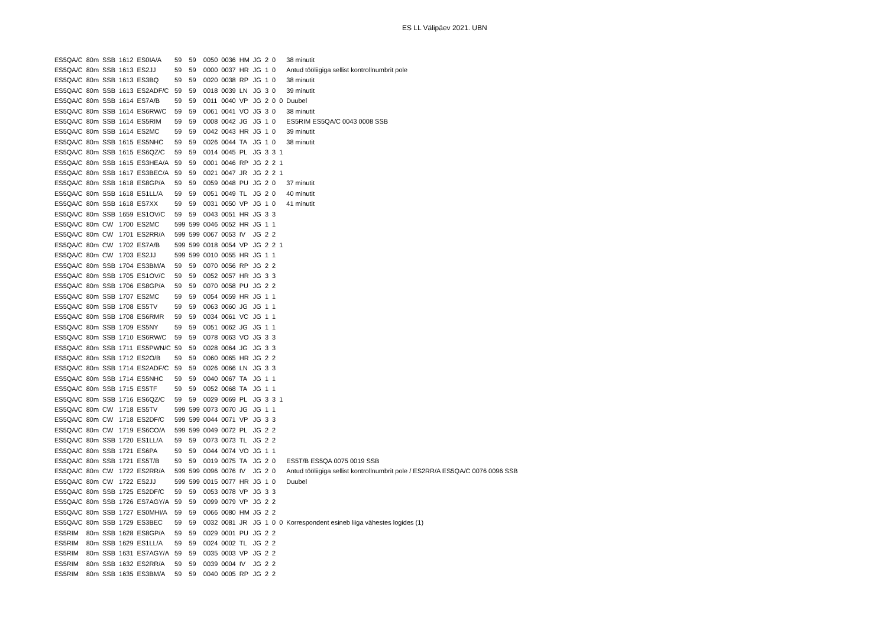ES LL Välipäev 2021. UBN
| ES5QA/C | 80m | SSB | 1612 | ES0IA/A | 59 | 59 | 0050 | 0036 | HM | JG | 2 | 0 | | 38 minutit |
| ES5QA/C | 80m | SSB | 1613 | ES2JJ | 59 | 59 | 0000 | 0037 | HR | JG | 1 | 0 | | Antud tööliigiga sellist kontrollnumbrit pole |
| ES5QA/C | 80m | SSB | 1613 | ES3BQ | 59 | 59 | 0020 | 0038 | RP | JG | 1 | 0 | | 38 minutit |
| ES5QA/C | 80m | SSB | 1613 | ES2ADF/C | 59 | 59 | 0018 | 0039 | LN | JG | 3 | 0 | | 39 minutit |
| ES5QA/C | 80m | SSB | 1614 | ES7A/B | 59 | 59 | 0011 | 0040 | VP | JG | 2 | 0 | 0 | Duubel |
| ES5QA/C | 80m | SSB | 1614 | ES6RW/C | 59 | 59 | 0061 | 0041 | VO | JG | 3 | 0 | | 38 minutit |
| ES5QA/C | 80m | SSB | 1614 | ES5RIM | 59 | 59 | 0008 | 0042 | JG | JG | 1 | 0 | | ES5RIM ES5QA/C 0043 0008 SSB |
| ES5QA/C | 80m | SSB | 1614 | ES2MC | 59 | 59 | 0042 | 0043 | HR | JG | 1 | 0 | | 39 minutit |
| ES5QA/C | 80m | SSB | 1615 | ES5NHC | 59 | 59 | 0026 | 0044 | TA | JG | 1 | 0 | | 38 minutit |
| ES5QA/C | 80m | SSB | 1615 | ES6QZ/C | 59 | 59 | 0014 | 0045 | PL | JG | 3 | 3 | 1 | |
| ES5QA/C | 80m | SSB | 1615 | ES3HEA/A | 59 | 59 | 0001 | 0046 | RP | JG | 2 | 2 | 1 | |
| ES5QA/C | 80m | SSB | 1617 | ES3BEC/A | 59 | 59 | 0021 | 0047 | JR | JG | 2 | 2 | 1 | |
| ES5QA/C | 80m | SSB | 1618 | ES8GP/A | 59 | 59 | 0059 | 0048 | PU | JG | 2 | 0 | | 37 minutit |
| ES5QA/C | 80m | SSB | 1618 | ES1LL/A | 59 | 59 | 0051 | 0049 | TL | JG | 2 | 0 | | 40 minutit |
| ES5QA/C | 80m | SSB | 1618 | ES7XX | 59 | 59 | 0031 | 0050 | VP | JG | 1 | 0 | | 41 minutit |
| ES5QA/C | 80m | SSB | 1659 | ES1OV/C | 59 | 59 | 0043 | 0051 | HR | JG | 3 | 3 | | |
| ES5QA/C | 80m | CW | 1700 | ES2MC | 599 | 599 | 0046 | 0052 | HR | JG | 1 | 1 | | |
| ES5QA/C | 80m | CW | 1701 | ES2RR/A | 599 | 599 | 0067 | 0053 | IV | JG | 2 | 2 | | |
| ES5QA/C | 80m | CW | 1702 | ES7A/B | 599 | 599 | 0018 | 0054 | VP | JG | 2 | 2 | 1 | |
| ES5QA/C | 80m | CW | 1703 | ES2JJ | 599 | 599 | 0010 | 0055 | HR | JG | 1 | 1 | | |
| ES5QA/C | 80m | SSB | 1704 | ES3BM/A | 59 | 59 | 0070 | 0056 | RP | JG | 2 | 2 | | |
| ES5QA/C | 80m | SSB | 1705 | ES1OV/C | 59 | 59 | 0052 | 0057 | HR | JG | 3 | 3 | | |
| ES5QA/C | 80m | SSB | 1706 | ES8GP/A | 59 | 59 | 0070 | 0058 | PU | JG | 2 | 2 | | |
| ES5QA/C | 80m | SSB | 1707 | ES2MC | 59 | 59 | 0054 | 0059 | HR | JG | 1 | 1 | | |
| ES5QA/C | 80m | SSB | 1708 | ES5TV | 59 | 59 | 0063 | 0060 | JG | JG | 1 | 1 | | |
| ES5QA/C | 80m | SSB | 1708 | ES6RMR | 59 | 59 | 0034 | 0061 | VC | JG | 1 | 1 | | |
| ES5QA/C | 80m | SSB | 1709 | ES5NY | 59 | 59 | 0051 | 0062 | JG | JG | 1 | 1 | | |
| ES5QA/C | 80m | SSB | 1710 | ES6RW/C | 59 | 59 | 0078 | 0063 | VO | JG | 3 | 3 | | |
| ES5QA/C | 80m | SSB | 1711 | ES5PWN/C | 59 | 59 | 0028 | 0064 | JG | JG | 3 | 3 | | |
| ES5QA/C | 80m | SSB | 1712 | ES2O/B | 59 | 59 | 0060 | 0065 | HR | JG | 2 | 2 | | |
| ES5QA/C | 80m | SSB | 1714 | ES2ADF/C | 59 | 59 | 0026 | 0066 | LN | JG | 3 | 3 | | |
| ES5QA/C | 80m | SSB | 1714 | ES5NHC | 59 | 59 | 0040 | 0067 | TA | JG | 1 | 1 | | |
| ES5QA/C | 80m | SSB | 1715 | ES5TF | 59 | 59 | 0052 | 0068 | TA | JG | 1 | 1 | | |
| ES5QA/C | 80m | SSB | 1716 | ES6QZ/C | 59 | 59 | 0029 | 0069 | PL | JG | 3 | 3 | 1 | |
| ES5QA/C | 80m | CW | 1718 | ES5TV | 599 | 599 | 0073 | 0070 | JG | JG | 1 | 1 | | |
| ES5QA/C | 80m | CW | 1718 | ES2DF/C | 599 | 599 | 0044 | 0071 | VP | JG | 3 | 3 | | |
| ES5QA/C | 80m | CW | 1719 | ES6CO/A | 599 | 599 | 0049 | 0072 | PL | JG | 2 | 2 | | |
| ES5QA/C | 80m | SSB | 1720 | ES1LL/A | 59 | 59 | 0073 | 0073 | TL | JG | 2 | 2 | | |
| ES5QA/C | 80m | SSB | 1721 | ES6PA | 59 | 59 | 0044 | 0074 | VO | JG | 1 | 1 | | |
| ES5QA/C | 80m | SSB | 1721 | ES5T/B | 59 | 59 | 0019 | 0075 | TA | JG | 2 | 0 | | ES5T/B ES5QA 0075 0019 SSB |
| ES5QA/C | 80m | CW | 1722 | ES2RR/A | 599 | 599 | 0096 | 0076 | IV | JG | 2 | 0 | | Antud tööliigiga sellist kontrollnumbrit pole / ES2RR/A ES5QA/C 0076 0096 SSB |
| ES5QA/C | 80m | CW | 1722 | ES2JJ | 599 | 599 | 0015 | 0077 | HR | JG | 1 | 0 | | Duubel |
| ES5QA/C | 80m | SSB | 1725 | ES2DF/C | 59 | 59 | 0053 | 0078 | VP | JG | 3 | 3 | | |
| ES5QA/C | 80m | SSB | 1726 | ES7AGY/A | 59 | 59 | 0099 | 0079 | VP | JG | 2 | 2 | | |
| ES5QA/C | 80m | SSB | 1727 | ES0MHI/A | 59 | 59 | 0066 | 0080 | HM | JG | 2 | 2 | | |
| ES5QA/C | 80m | SSB | 1729 | ES3BEC | 59 | 59 | 0032 | 0081 | JR | JG | 1 | 0 | 0 | Korrespondent esineb liiga vähestes logides (1) |
| ES5RIM | 80m | SSB | 1628 | ES8GP/A | 59 | 59 | 0029 | 0001 | PU | JG | 2 | 2 | | |
| ES5RIM | 80m | SSB | 1629 | ES1LL/A | 59 | 59 | 0024 | 0002 | TL | JG | 2 | 2 | | |
| ES5RIM | 80m | SSB | 1631 | ES7AGY/A | 59 | 59 | 0035 | 0003 | VP | JG | 2 | 2 | | |
| ES5RIM | 80m | SSB | 1632 | ES2RR/A | 59 | 59 | 0039 | 0004 | IV | JG | 2 | 2 | | |
| ES5RIM | 80m | SSB | 1635 | ES3BM/A | 59 | 59 | 0040 | 0005 | RP | JG | 2 | 2 | | |